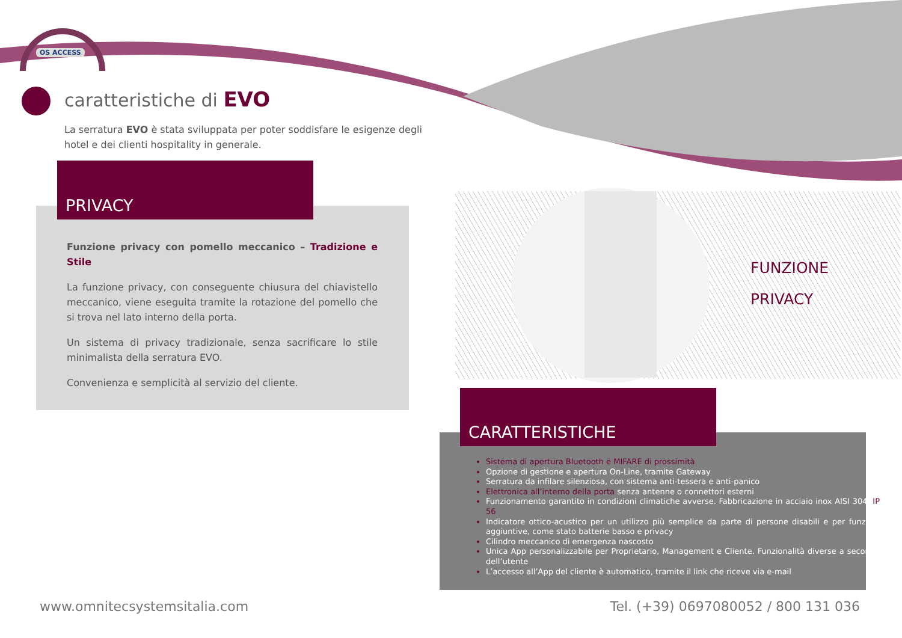OS ACCESS
caratteristiche di EVO
La serratura EVO è stata sviluppata per poter soddisfare le esigenze degli hotel e dei clienti hospitality in generale.
PRIVACY
Funzione privacy con pomello meccanico – Tradizione e Stile
La funzione privacy, con conseguente chiusura del chiavistello meccanico, viene eseguita tramite la rotazione del pomello che si trova nel lato interno della porta.
Un sistema di privacy tradizionale, senza sacrificare lo stile minimalista della serratura EVO.
Convenienza e semplicità al servizio del cliente.
FUNZIONE
PRIVACY
CARATTERISTICHE
Sistema di apertura Bluetooth e MIFARE di prossimità
Opzione di gestione e apertura On-Line, tramite Gateway
Serratura da infilare silenziosa, con sistema anti-tessera e anti-panico
Elettronica all’interno della porta senza antenne o connettori esterni
Funzionamento garantito in condizioni climatiche avverse. Fabbricazione in acciaio inox AISI 304. IP 56
Indicatore ottico-acustico per un utilizzo più semplice da parte di persone disabili e per funzioni aggiuntive, come stato batterie basso e privacy
Cilindro meccanico di emergenza nascosto
Unica App personalizzabile per Proprietario, Management e Cliente. Funzionalità diverse a seconda dell’utente
L’accesso all’App del cliente è automatico, tramite il link che riceve via e-mail
www.omnitecsystemsitalia.com
Tel. (+39) 0697080052 / 800 131 036